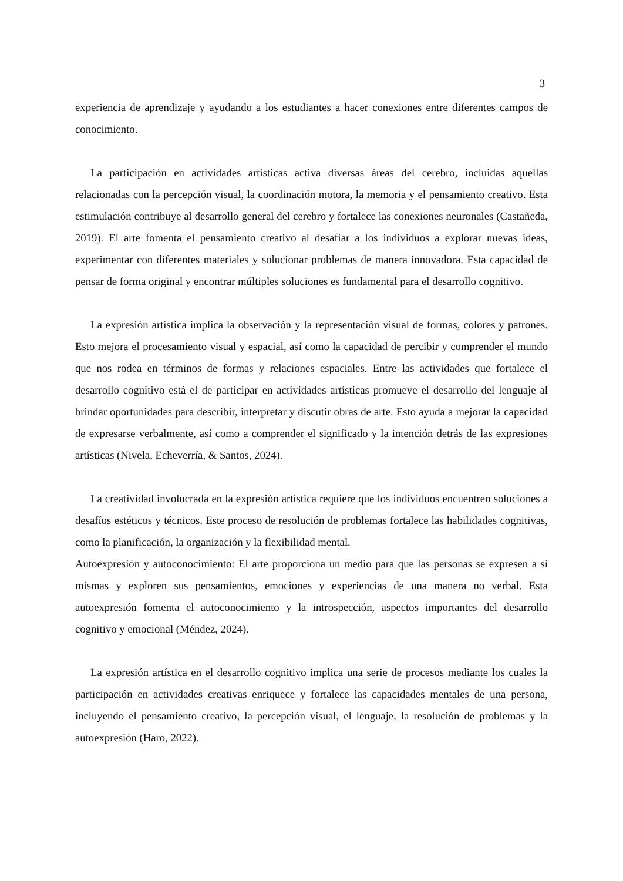3
experiencia de aprendizaje y ayudando a los estudiantes a hacer conexiones entre diferentes campos de conocimiento.
La participación en actividades artísticas activa diversas áreas del cerebro, incluidas aquellas relacionadas con la percepción visual, la coordinación motora, la memoria y el pensamiento creativo. Esta estimulación contribuye al desarrollo general del cerebro y fortalece las conexiones neuronales (Castañeda, 2019). El arte fomenta el pensamiento creativo al desafiar a los individuos a explorar nuevas ideas, experimentar con diferentes materiales y solucionar problemas de manera innovadora. Esta capacidad de pensar de forma original y encontrar múltiples soluciones es fundamental para el desarrollo cognitivo.
La expresión artística implica la observación y la representación visual de formas, colores y patrones. Esto mejora el procesamiento visual y espacial, así como la capacidad de percibir y comprender el mundo que nos rodea en términos de formas y relaciones espaciales. Entre las actividades que fortalece el desarrollo cognitivo está el de participar en actividades artísticas promueve el desarrollo del lenguaje al brindar oportunidades para describir, interpretar y discutir obras de arte. Esto ayuda a mejorar la capacidad de expresarse verbalmente, así como a comprender el significado y la intención detrás de las expresiones artísticas (Nivela, Echeverría, & Santos, 2024).
La creatividad involucrada en la expresión artística requiere que los individuos encuentren soluciones a desafíos estéticos y técnicos. Este proceso de resolución de problemas fortalece las habilidades cognitivas, como la planificación, la organización y la flexibilidad mental.
Autoexpresión y autoconocimiento: El arte proporciona un medio para que las personas se expresen a sí mismas y exploren sus pensamientos, emociones y experiencias de una manera no verbal. Esta autoexpresión fomenta el autoconocimiento y la introspección, aspectos importantes del desarrollo cognitivo y emocional (Méndez, 2024).
La expresión artística en el desarrollo cognitivo implica una serie de procesos mediante los cuales la participación en actividades creativas enriquece y fortalece las capacidades mentales de una persona, incluyendo el pensamiento creativo, la percepción visual, el lenguaje, la resolución de problemas y la autoexpresión (Haro, 2022).